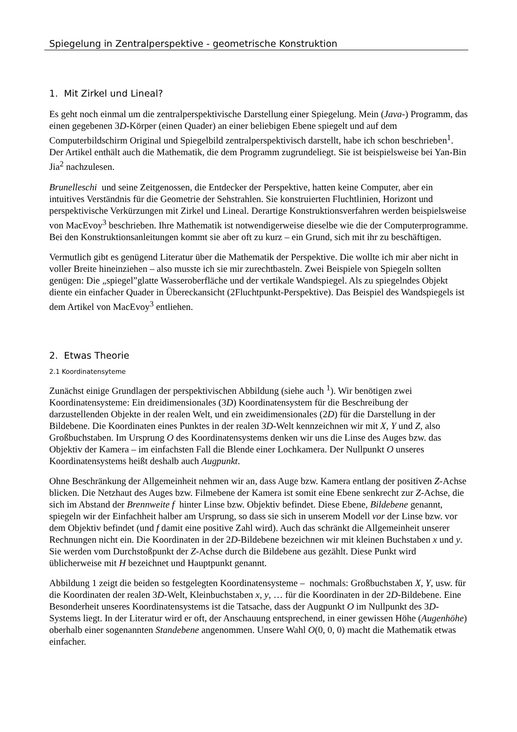Spiegelung in Zentralperspektive - geometrische Konstruktion
1. Mit Zirkel und Lineal?
Es geht noch einmal um die zentralperspektivische Darstellung einer Spiegelung. Mein (Java-) Programm, das einen gegebenen 3D-Körper (einen Quader) an einer beliebigen Ebene spiegelt und auf dem Computerbildschirm Original und Spiegelbild zentralperspektivisch darstellt, habe ich schon beschrieben<sup>1</sup>. Der Artikel enthält auch die Mathematik, die dem Programm zugrundeliegt. Sie ist beispielsweise bei Yan-Bin Jia<sup>2</sup> nachzulesen.
Brunelleschi und seine Zeitgenossen, die Entdecker der Perspektive, hatten keine Computer, aber ein intuitives Verständnis für die Geometrie der Sehstrahlen. Sie konstruierten Fluchtlinien, Horizont und perspektivische Verkürzungen mit Zirkel und Lineal. Derartige Konstruktionsverfahren werden beispielsweise von MacEvoy<sup>3</sup> beschrieben. Ihre Mathematik ist notwendigerweise dieselbe wie die der Computerprogramme. Bei den Konstruktionsanleitungen kommt sie aber oft zu kurz – ein Grund, sich mit ihr zu beschäftigen.
Vermutlich gibt es genügend Literatur über die Mathematik der Perspektive. Die wollte ich mir aber nicht in voller Breite hineinziehen – also musste ich sie mir zurechtbasteln. Zwei Beispiele von Spiegeln sollten genügen: Die „spiegel”glatte Wasseroberfläche und der vertikale Wandspiegel. Als zu spiegelndes Objekt diente ein einfacher Quader in Übereckansicht (2Fluchtpunkt-Perspektive). Das Beispiel des Wandspiegels ist dem Artikel von MacEvoy<sup>3</sup> entliehen.
2. Etwas Theorie
2.1 Koordinatensyteme
Zunächst einige Grundlagen der perspektivischen Abbildung (siehe auch <sup>1</sup>). Wir benötigen zwei Koordinatensysteme: Ein dreidimensionales (3D) Koordinatensystem für die Beschreibung der darzustellenden Objekte in der realen Welt, und ein zweidimensionales (2D) für die Darstellung in der Bildebene. Die Koordinaten eines Punktes in der realen 3D-Welt kennzeichnen wir mit X, Y und Z, also Großbuchstaben. Im Ursprung O des Koordinatensystems denken wir uns die Linse des Auges bzw. das Objektiv der Kamera – im einfachsten Fall die Blende einer Lochkamera. Der Nullpunkt O unseres Koordinatensystems heißt deshalb auch Augpunkt.
Ohne Beschränkung der Allgemeinheit nehmen wir an, dass Auge bzw. Kamera entlang der positiven Z-Achse blicken. Die Netzhaut des Auges bzw. Filmebene der Kamera ist somit eine Ebene senkrecht zur Z-Achse, die sich im Abstand der Brennweite f hinter Linse bzw. Objektiv befindet. Diese Ebene, Bildebene genannt, spiegeln wir der Einfachheit halber am Ursprung, so dass sie sich in unserem Modell vor der Linse bzw. vor dem Objektiv befindet (und f damit eine positive Zahl wird). Auch das schränkt die Allgemeinheit unserer Rechnungen nicht ein. Die Koordinaten in der 2D-Bildebene bezeichnen wir mit kleinen Buchstaben x und y. Sie werden vom Durchstoßpunkt der Z-Achse durch die Bildebene aus gezählt. Diese Punkt wird üblicherweise mit H bezeichnet und Hauptpunkt genannt.
Abbildung 1 zeigt die beiden so festgelegten Koordinatensysteme – nochmals: Großbuchstaben X, Y, usw. für die Koordinaten der realen 3D-Welt, Kleinbuchstaben x, y, … für die Koordinaten in der 2D-Bildebene. Eine Besonderheit unseres Koordinatensystems ist die Tatsache, dass der Augpunkt O im Nullpunkt des 3D-Systems liegt. In der Literatur wird er oft, der Anschauung entsprechend, in einer gewissen Höhe (Augenhöhe) oberhalb einer sogenannten Standebene angenommen. Unsere Wahl O(0, 0, 0) macht die Mathematik etwas einfacher.